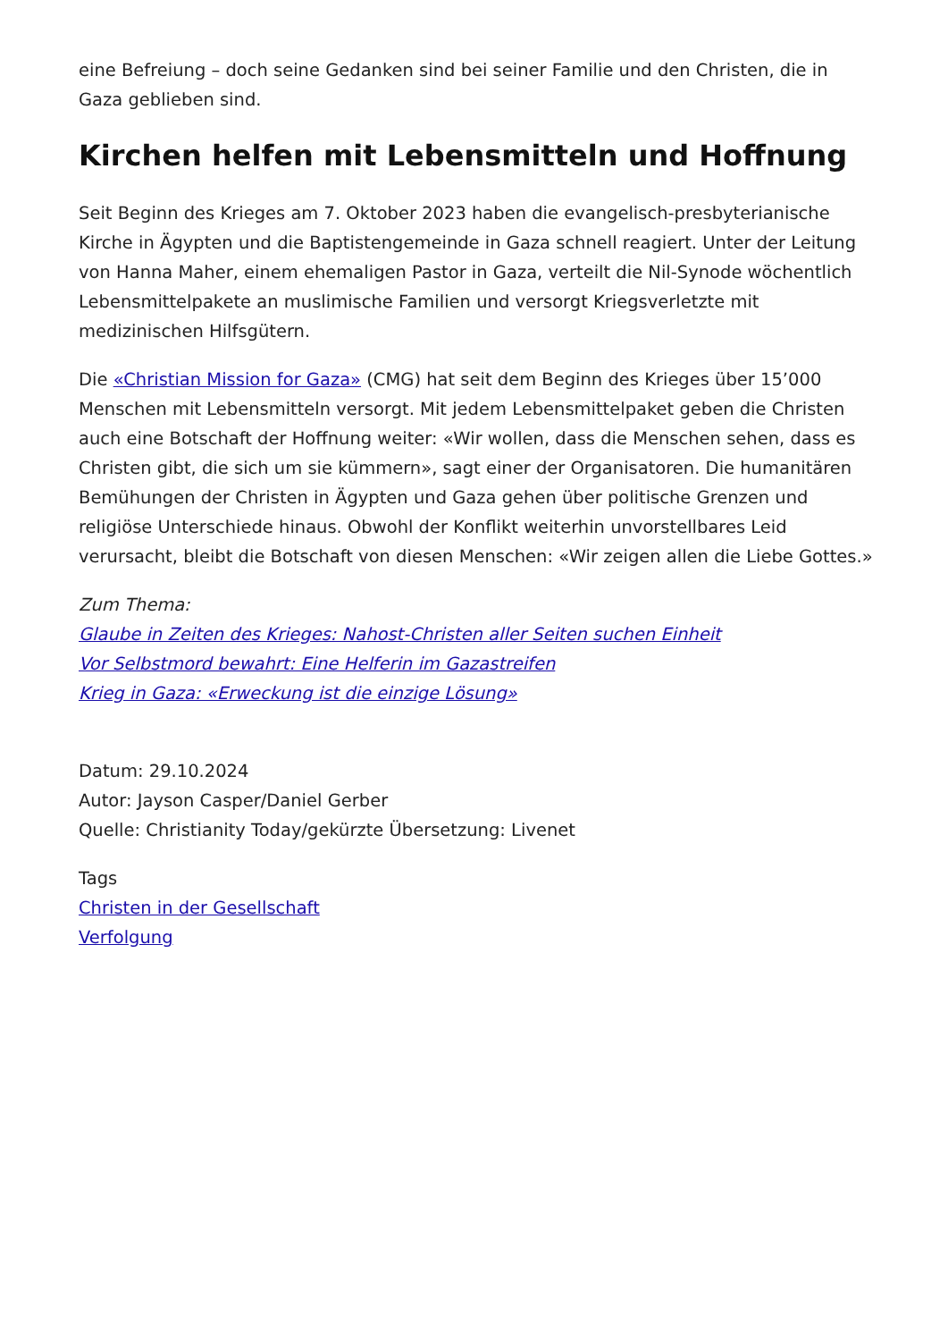eine Befreiung – doch seine Gedanken sind bei seiner Familie und den Christen, die in Gaza geblieben sind.
Kirchen helfen mit Lebensmitteln und Hoffnung
Seit Beginn des Krieges am 7. Oktober 2023 haben die evangelisch-presbyterianische Kirche in Ägypten und die Baptistengemeinde in Gaza schnell reagiert. Unter der Leitung von Hanna Maher, einem ehemaligen Pastor in Gaza, verteilt die Nil-Synode wöchentlich Lebensmittelpakete an muslimische Familien und versorgt Kriegsverletzte mit medizinischen Hilfsgütern.
Die «Christian Mission for Gaza» (CMG) hat seit dem Beginn des Krieges über 15’000 Menschen mit Lebensmitteln versorgt. Mit jedem Lebensmittelpaket geben die Christen auch eine Botschaft der Hoffnung weiter: «Wir wollen, dass die Menschen sehen, dass es Christen gibt, die sich um sie kümmern», sagt einer der Organisatoren. Die humanitären Bemühungen der Christen in Ägypten und Gaza gehen über politische Grenzen und religiöse Unterschiede hinaus. Obwohl der Konflikt weiterhin unvorstellbares Leid verursacht, bleibt die Botschaft von diesen Menschen: «Wir zeigen allen die Liebe Gottes.»
Zum Thema:
Glaube in Zeiten des Krieges: Nahost-Christen aller Seiten suchen Einheit
Vor Selbstmord bewahrt: Eine Helferin im Gazastreifen
Krieg in Gaza: «Erweckung ist die einzige Lösung»
Datum: 29.10.2024
Autor: Jayson Casper/Daniel Gerber
Quelle: Christianity Today/gekürzte Übersetzung: Livenet
Tags
Christen in der Gesellschaft
Verfolgung